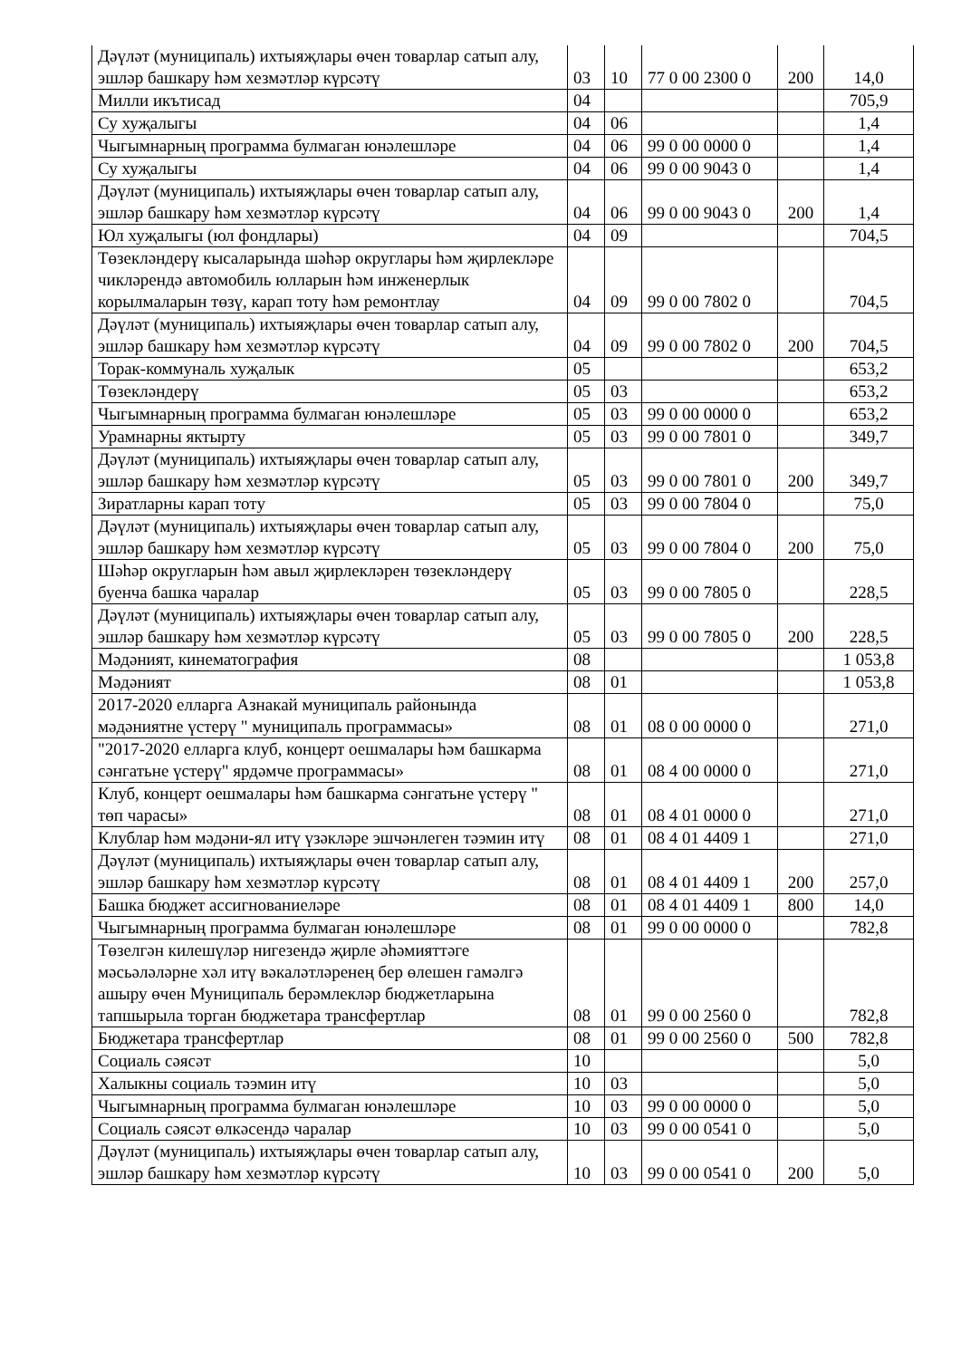| Дәүләт (муниципаль) ихтыяҗлары өчен товарлар сатып алу, эшләр башкару һәм хезмәтләр күрсәтү | 03 | 10 | 77 0 00 2300 0 | 200 | 14,0 |
| Милли икътисад | 04 | | | | 705,9 |
| Су хуҗалыгы | 04 | 06 | | | 1,4 |
| Чыгымнарның программа булмаган юнәлешләре | 04 | 06 | 99 0 00 0000 0 | | 1,4 |
| Су хуҗалыгы | 04 | 06 | 99 0 00 9043 0 | | 1,4 |
| Дәүләт (муниципаль) ихтыяҗлары өчен товарлар сатып алу, эшләр башкару һәм хезмәтләр күрсәтү | 04 | 06 | 99 0 00 9043 0 | 200 | 1,4 |
| Юл хуҗалыгы (юл фондлары) | 04 | 09 | | | 704,5 |
| Төзекләндерү кысаларында шәһәр округлары һәм җирлекләре чикләрендә автомобиль юлларын һәм инженерлык корылмаларын төзү, карап тоту һәм ремонтлау | 04 | 09 | 99 0 00 7802 0 | | 704,5 |
| Дәүләт (муниципаль) ихтыяҗлары өчен товарлар сатып алу, эшләр башкару һәм хезмәтләр күрсәтү | 04 | 09 | 99 0 00 7802 0 | 200 | 704,5 |
| Торак-коммуналь хуҗалык | 05 | | | | 653,2 |
| Төзекләндерү | 05 | 03 | | | 653,2 |
| Чыгымнарның программа булмаган юнәлешләре | 05 | 03 | 99 0 00 0000 0 | | 653,2 |
| Урамнарны яктырту | 05 | 03 | 99 0 00 7801 0 | | 349,7 |
| Дәүләт (муниципаль) ихтыяҗлары өчен товарлар сатып алу, эшләр башкару һәм хезмәтләр күрсәтү | 05 | 03 | 99 0 00 7801 0 | 200 | 349,7 |
| Зиратларны карап тоту | 05 | 03 | 99 0 00 7804 0 | | 75,0 |
| Дәүләт (муниципаль) ихтыяҗлары өчен товарлар сатып алу, эшләр башкару һәм хезмәтләр күрсәтү | 05 | 03 | 99 0 00 7804 0 | 200 | 75,0 |
| Шәһәр округларын һәм авыл җирлекләрен төзекләндерү буенча башка чаралар | 05 | 03 | 99 0 00 7805 0 | | 228,5 |
| Дәүләт (муниципаль) ихтыяҗлары өчен товарлар сатып алу, эшләр башкару һәм хезмәтләр күрсәтү | 05 | 03 | 99 0 00 7805 0 | 200 | 228,5 |
| Мәдәният, кинематография | 08 | | | | 1 053,8 |
| Мәдәният | 08 | 01 | | | 1 053,8 |
| 2017-2020 елларга Азнакай муниципаль районында мәдәниятне үстерү " муниципаль программасы» | 08 | 01 | 08 0 00 0000 0 | | 271,0 |
| "2017-2020 елларга клуб, концерт оешмалары һәм башкарма сәнгатьне үстерү" ярдәмче программасы» | 08 | 01 | 08 4 00 0000 0 | | 271,0 |
| Клуб, концерт оешмалары һәм башкарма сәнгатьне үстерү " төп чарасы» | 08 | 01 | 08 4 01 0000 0 | | 271,0 |
| Клублар һәм мәдәни-ял итү үзәкләре эшчәнлеген тәэмин итү | 08 | 01 | 08 4 01 4409 1 | | 271,0 |
| Дәүләт (муниципаль) ихтыяҗлары өчен товарлар сатып алу, эшләр башкару һәм хезмәтләр күрсәтү | 08 | 01 | 08 4 01 4409 1 | 200 | 257,0 |
| Башка бюджет ассигнованиеләре | 08 | 01 | 08 4 01 4409 1 | 800 | 14,0 |
| Чыгымнарның программа булмаган юнәлешләре | 08 | 01 | 99 0 00 0000 0 | | 782,8 |
| Төзелгән килешүләр нигезендә җирле әһәмияттәге мәсьәләләрне хәл итү вәкаләтләренең бер өлешен гамәлгә ашыру өчен Муниципаль берәмлекләр бюджетларына тапшырыла торган бюджетара трансфертлар | 08 | 01 | 99 0 00 2560 0 | | 782,8 |
| Бюджетара трансфертлар | 08 | 01 | 99 0 00 2560 0 | 500 | 782,8 |
| Социаль сәясәт | 10 | | | | 5,0 |
| Халыкны социаль тәэмин итү | 10 | 03 | | | 5,0 |
| Чыгымнарның программа булмаган юнәлешләре | 10 | 03 | 99 0 00 0000 0 | | 5,0 |
| Социаль сәясәт өлкәсендә чаралар | 10 | 03 | 99 0 00 0541 0 | | 5,0 |
| Дәүләт (муниципаль) ихтыяҗлары өчен товарлар сатып алу, эшләр башкару һәм хезмәтләр күрсәтү | 10 | 03 | 99 0 00 0541 0 | 200 | 5,0 |